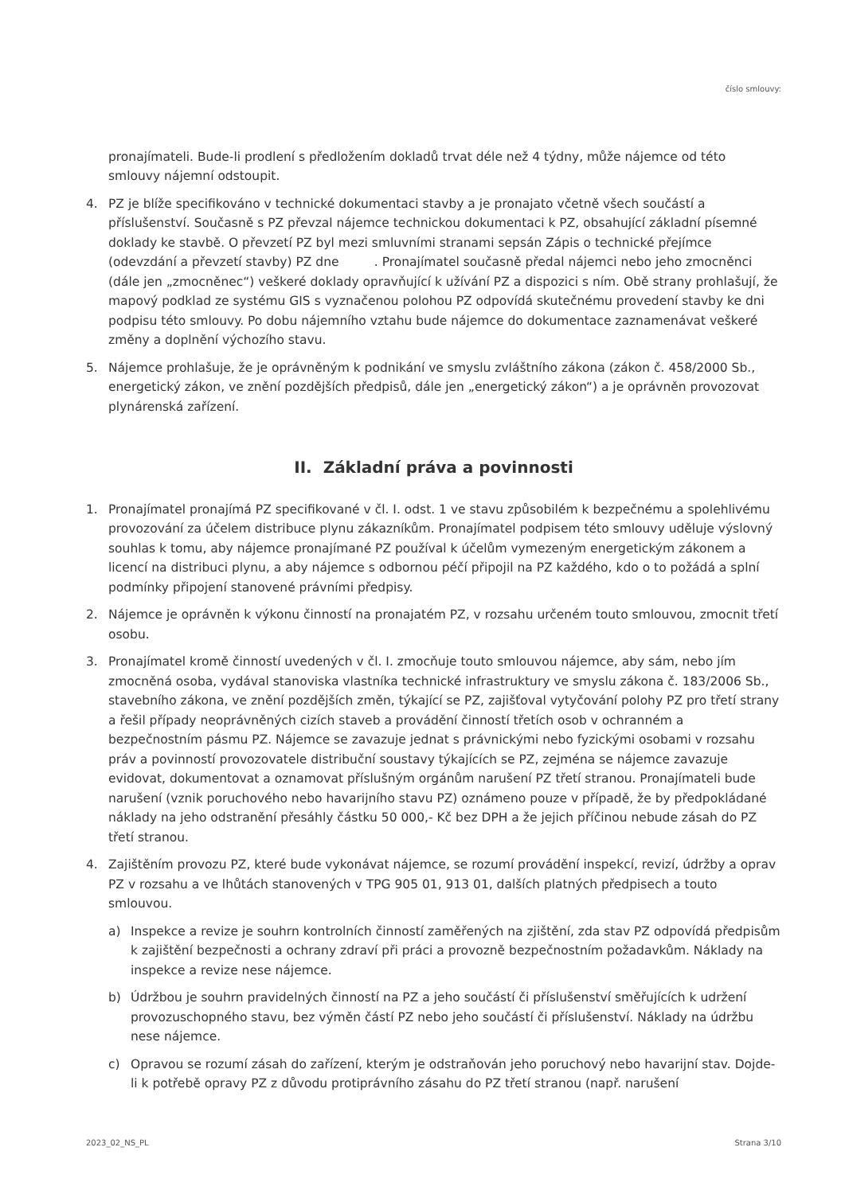číslo smlouvy:
pronajímateli. Bude-li prodlení s předložením dokladů trvat déle než 4 týdny, může nájemce od této smlouvy nájemní odstoupit.
4. PZ je blíže specifikováno v technické dokumentaci stavby a je pronajato včetně všech součástí a příslušenství. Současně s PZ převzal nájemce technickou dokumentaci k PZ, obsahující základní písemné doklady ke stavbě. O převzetí PZ byl mezi smluvními stranami sepsán Zápis o technické přejímce (odevzdání a převzetí stavby) PZ dne . Pronajímatel současně předal nájemci nebo jeho zmocněnci (dále jen „zmocněnec“) veškeré doklady opravňující k užívání PZ a dispozici s ním. Obě strany prohlašují, že mapový podklad ze systému GIS s vyznačenou polohou PZ odpovídá skutečnému provedení stavby ke dni podpisu této smlouvy. Po dobu nájemního vztahu bude nájemce do dokumentace zaznamenávat veškeré změny a doplnění výchozího stavu.
5. Nájemce prohlašuje, že je oprávněným k podnikání ve smyslu zvláštního zákona (zákon č. 458/2000 Sb., energetický zákon, ve znění pozdějších předpisů, dále jen „energetický zákon“) a je oprávněn provozovat plynárenská zařízení.
II. Základní práva a povinnosti
1. Pronajímatel pronajímá PZ specifikované v čl. I. odst. 1 ve stavu způsobilém k bezpečnému a spolehlivému provozování za účelem distribuce plynu zákazníkům. Pronajímatel podpisem této smlouvy uděluje výslovný souhlas k tomu, aby nájemce pronajímané PZ používal k účelům vymezeným energetickým zákonem a licencí na distribuci plynu, a aby nájemce s odbornou péčí připojil na PZ každého, kdo o to požádá a splní podmínky připojení stanovené právními předpisy.
2. Nájemce je oprávněn k výkonu činností na pronajatém PZ, v rozsahu určeném touto smlouvou, zmocnit třetí osobu.
3. Pronajímatel kromě činností uvedených v čl. I. zmocňuje touto smlouvou nájemce, aby sám, nebo jím zmocněná osoba, vydával stanoviska vlastníka technické infrastruktury ve smyslu zákona č. 183/2006 Sb., stavebního zákona, ve znění pozdějších změn, týkající se PZ, zajišťoval vytyčování polohy PZ pro třetí strany a řešil případy neoprávněných cizích staveb a provádění činností třetích osob v ochranném a bezpečnostním pásmu PZ. Nájemce se zavazuje jednat s právnickými nebo fyzickými osobami v rozsahu práv a povinností provozovatele distribuční soustavy týkajících se PZ, zejména se nájemce zavazuje evidovat, dokumentovat a oznamovat příslušným orgánům narušení PZ třetí stranou. Pronajímateli bude narušení (vznik poruchového nebo havarijního stavu PZ) oznámeno pouze v případě, že by předpokládané náklady na jeho odstranění přesáhly částku 50 000,- Kč bez DPH a že jejich příčinou nebude zásah do PZ třetí stranou.
4. Zajištěním provozu PZ, které bude vykonávat nájemce, se rozumí provádění inspekcí, revizí, údržby a oprav PZ v rozsahu a ve lhůtách stanovených v TPG 905 01, 913 01, dalších platných předpisech a touto smlouvou.
a) Inspekce a revize je souhrn kontrolních činností zaměřených na zjištění, zda stav PZ odpovídá předpisům k zajištění bezpečnosti a ochrany zdraví při práci a provozně bezpečnostním požadavkům. Náklady na inspekce a revize nese nájemce.
b) Údržbou je souhrn pravidelných činností na PZ a jeho součástí či příslušenství směřujících k udržení provozuschopného stavu, bez výměn částí PZ nebo jeho součástí či příslušenství. Náklady na údržbu nese nájemce.
c) Opravou se rozumí zásah do zařízení, kterým je odstraňován jeho poruchový nebo havarijní stav. Dojde-li k potřebě opravy PZ z důvodu protiprávního zásahu do PZ třetí stranou (např. narušení
2023_02_NS_PL Strana 3/10